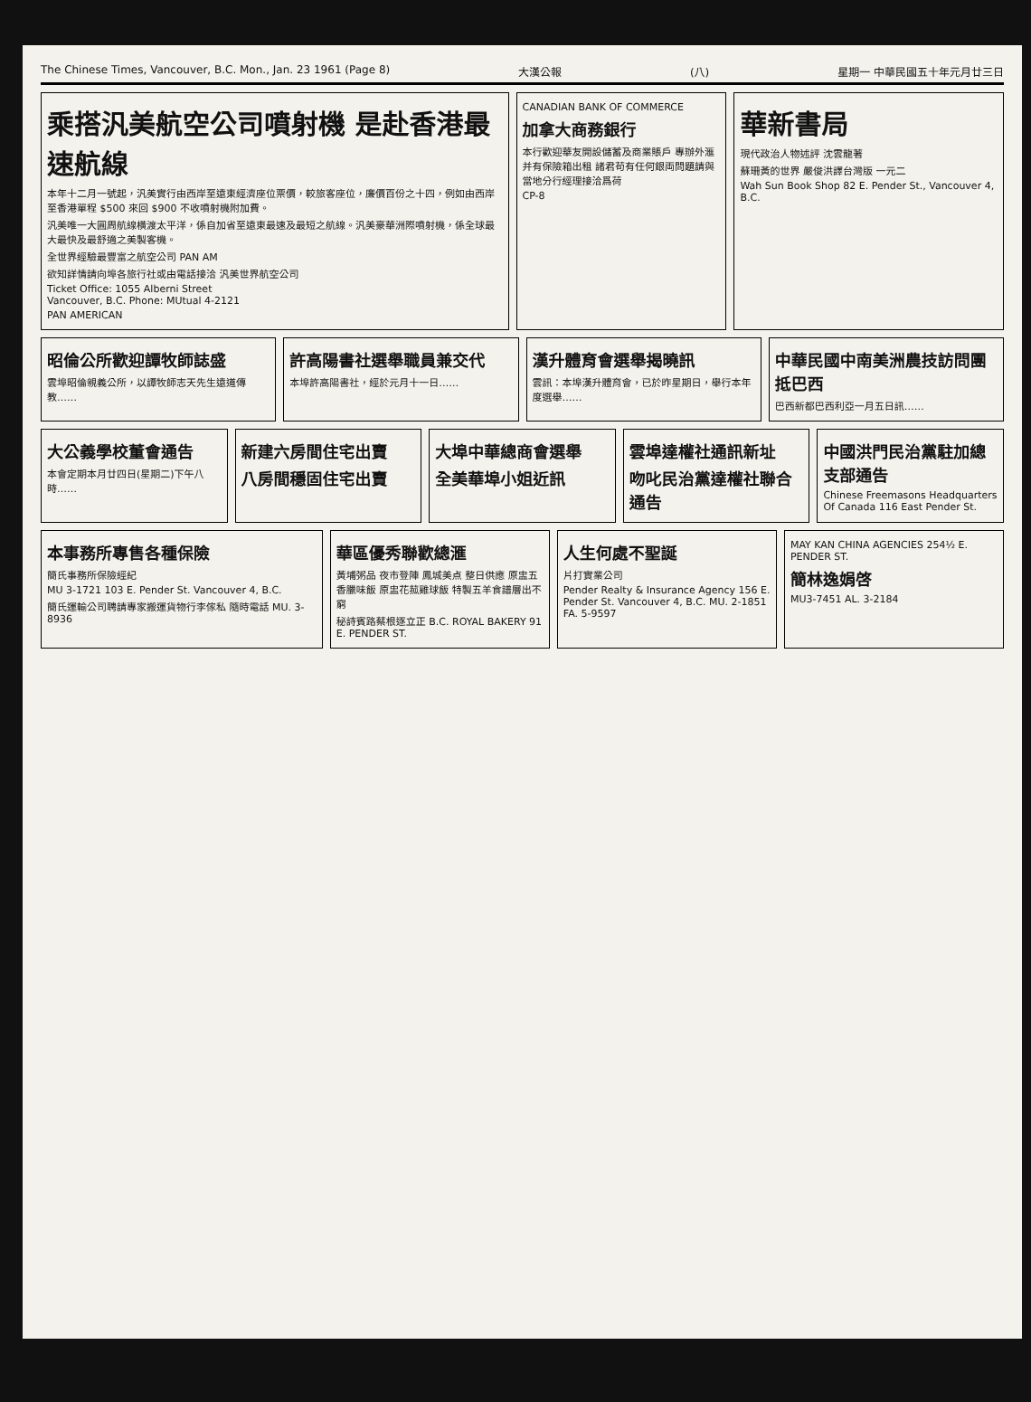The Chinese Times, Vancouver, B.C. Mon., Jan. 23 1961 (Page 8) 大漢公報 (八) 星期一 中華民國五十年元月廿三日
乘搭汎美航空公司噴射機 是赴香港最速航線
本年十二月一號起，汎美實行由西岸至遠東經濟座位票價，較旅客座位，廉價百份之十四，例如由西岸至香港單程 $500 來回 $900 不收噴射機附加費。
汎美唯一大圓周航線橫渡太平洋，係自加省至遠東最速及最短之航線。汎美豪華洲際噴射機，係全球最大最快及最舒適之美製客機。
全世界經驗最豐富之航空公司 PAN AM
欲知詳情請向埠各旅行社或由電話接洽 汎美世界航空公司
Ticket Office: 1055 Alberni Street
Vancouver, B.C. Phone: MUtual 4-2121
PAN AMERICAN
CANADIAN BANK OF COMMERCE
加拿大商務銀行
本行歡迎華友開設儲蓄及商業賬戶 專辦外滙 并有保險箱出租 諸君苟有任何銀両問題請與當地分行經理接洽爲荷
CP-8
華新書局
現代政治人物述評 沈雲龍著
蘇珊黃的世界 嚴俊洪譯台灣版 一元二
Wah Sun Book Shop 82 E. Pender St., Vancouver 4, B.C.
昭倫公所歡迎譚牧師誌盛
雲埠昭倫親義公所，以譚牧師志天先生遠道傳教……
許高陽書社選舉職員兼交代
本埠許高陽書社，經於元月十一日……
漢升體育會選舉揭曉訊
雲訊：本埠漢升體育會，已於昨星期日，舉行本年度選舉……
中華民國中南美洲農技訪問團抵巴西
巴西新都巴西利亞一月五日訊……
大公義學校董會通告
本會定期本月廿四日(星期二)下午八時……
新建六房間住宅出賣
八房間穩固住宅出賣
大埠中華總商會選舉
全美華埠小姐近訊
雲埠達權社通訊新址
吻叱民治黨達權社聯合通告
中國洪門民治黨駐加總支部通告
Chinese Freemasons Headquarters Of Canada 116 East Pender St.
本事務所專售各種保險
簡氏事務所保險經紀
MU 3-1721 103 E. Pender St. Vancouver 4, B.C.
簡氏運輸公司聘請專家搬運貨物行李傢私 隨時電話 MU. 3-8936
華區優秀聯歡總滙
黃埔粥品 夜市登陣 鳳城美点 整日供應 原盅五香臘味飯 原盅花菰雞球飯 特製五羊食譜層出不窮
秘詩賓路蔡根逐立正 B.C. ROYAL BAKERY 91 E. PENDER ST.
人生何處不聖誕
片打實業公司
Pender Realty & Insurance Agency 156 E. Pender St. Vancouver 4, B.C. MU. 2-1851 FA. 5-9597
MAY KAN CHINA AGENCIES 254½ E. PENDER ST.
簡林逸娟啓
MU3-7451 AL. 3-2184